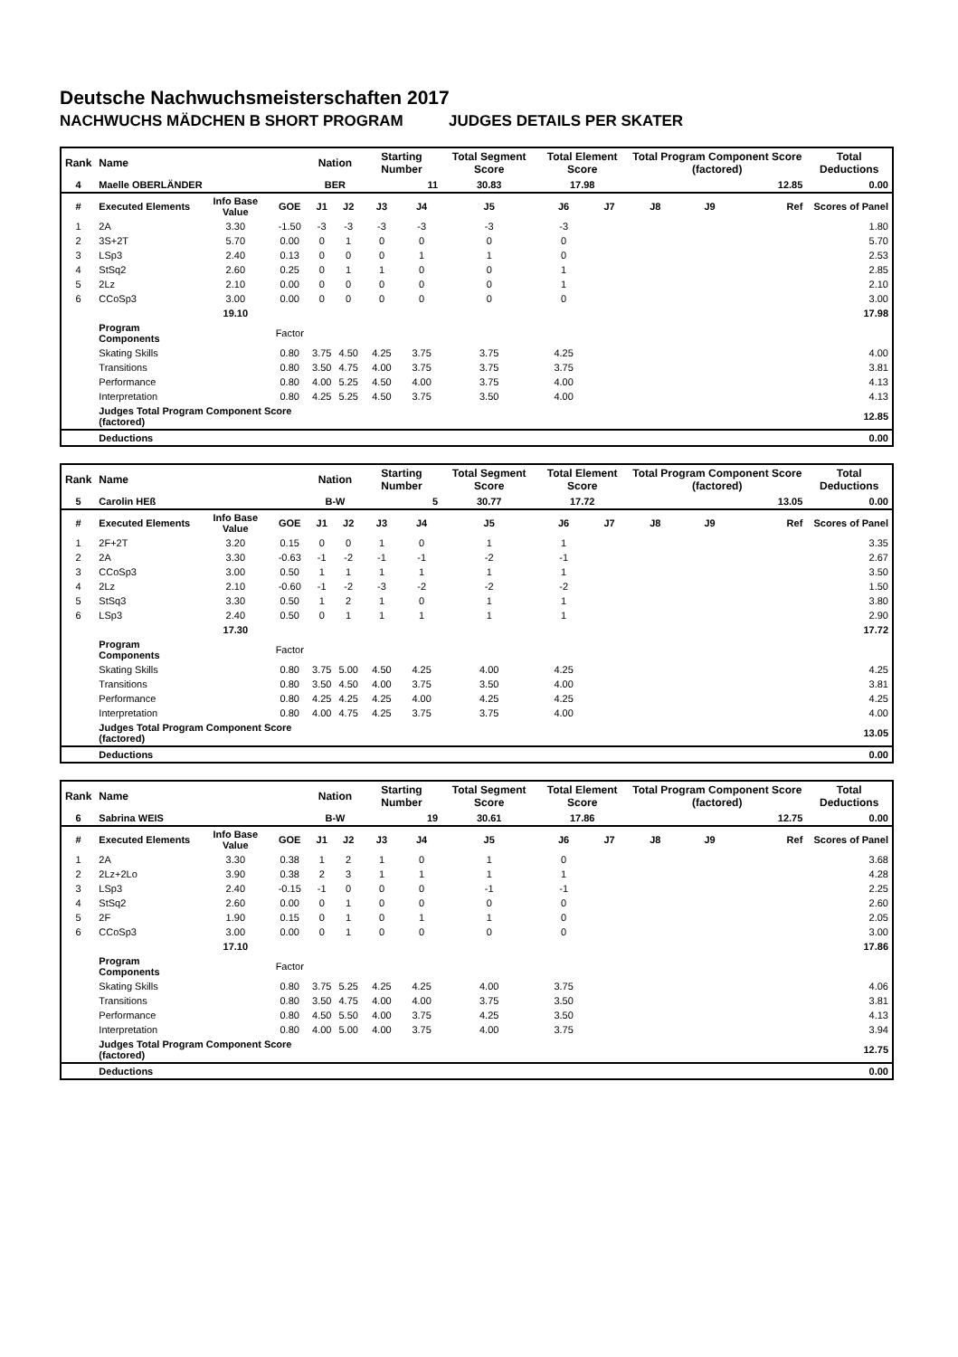Deutsche Nachwuchsmeisterschaften 2017
NACHWUCHS MÄDCHEN B SHORT PROGRAM JUDGES DETAILS PER SKATER
| Rank | Name | | | Nation | | Starting Number | | Total Segment Score | Total Element Score | | Total Program Component Score (factored) | | | Total Deductions |
| --- | --- | --- | --- | --- | --- | --- | --- | --- | --- | --- | --- | --- | --- | --- |
| 4 | Maelle OBERLÄNDER | | | BER | | 11 | | 30.83 | 17.98 | | 12.85 | | | 0.00 |
| # | Executed Elements | Info Base Value | GOE | J1 | J2 | J3 | J4 | J5 | J6 | J7 | J8 | J9 | Ref | Scores of Panel |
| 1 | 2A | 3.30 | -1.50 | -3 | -3 | -3 | -3 | -3 | -3 | | | | | 1.80 |
| 2 | 3S+2T | 5.70 | 0.00 | 0 | 1 | 0 | 0 | 0 | 0 | | | | | 5.70 |
| 3 | LSp3 | 2.40 | 0.13 | 0 | 0 | 0 | 1 | 1 | 0 | | | | | 2.53 |
| 4 | StSq2 | 2.60 | 0.25 | 0 | 1 | 1 | 0 | 0 | 1 | | | | | 2.85 |
| 5 | 2Lz | 2.10 | 0.00 | 0 | 0 | 0 | 0 | 0 | 1 | | | | | 2.10 |
| 6 | CCoSp3 | 3.00 | 0.00 | 0 | 0 | 0 | 0 | 0 | 0 | | | | | 3.00 |
| | | 19.10 | | | | | | | | | | | | 17.98 |
| | Program Components | | Factor | | | | | | | | | | | |
| | Skating Skills | | 0.80 | 3.75 | 4.50 | 4.25 | 3.75 | 3.75 | 4.25 | | | | | 4.00 |
| | Transitions | | 0.80 | 3.50 | 4.75 | 4.00 | 3.75 | 3.75 | 3.75 | | | | | 3.81 |
| | Performance | | 0.80 | 4.00 | 5.25 | 4.50 | 4.00 | 3.75 | 4.00 | | | | | 4.13 |
| | Interpretation | | 0.80 | 4.25 | 5.25 | 4.50 | 3.75 | 3.50 | 4.00 | | | | | 4.13 |
| | Judges Total Program Component Score (factored) | | | | | | | | | | | | | 12.85 |
| | Deductions | | | | | | | | | | | | | 0.00 |
| Rank | Name | | | Nation | | Starting Number | | Total Segment Score | Total Element Score | | Total Program Component Score (factored) | | | Total Deductions |
| --- | --- | --- | --- | --- | --- | --- | --- | --- | --- | --- | --- | --- | --- | --- |
| 5 | Carolin HEß | | | B-W | | 5 | | 30.77 | 17.72 | | 13.05 | | | 0.00 |
| # | Executed Elements | Info Base Value | GOE | J1 | J2 | J3 | J4 | J5 | J6 | J7 | J8 | J9 | Ref | Scores of Panel |
| 1 | 2F+2T | 3.20 | 0.15 | 0 | 0 | 1 | 0 | 1 | 1 | | | | | 3.35 |
| 2 | 2A | 3.30 | -0.63 | -1 | -2 | -1 | -1 | -2 | -1 | | | | | 2.67 |
| 3 | CCoSp3 | 3.00 | 0.50 | 1 | 1 | 1 | 1 | 1 | 1 | | | | | 3.50 |
| 4 | 2Lz | 2.10 | -0.60 | -1 | -2 | -3 | -2 | -2 | -2 | | | | | 1.50 |
| 5 | StSq3 | 3.30 | 0.50 | 1 | 2 | 1 | 0 | 1 | 1 | | | | | 3.80 |
| 6 | LSp3 | 2.40 | 0.50 | 0 | 1 | 1 | 1 | 1 | 1 | | | | | 2.90 |
| | | 17.30 | | | | | | | | | | | | 17.72 |
| | Program Components | | Factor | | | | | | | | | | | |
| | Skating Skills | | 0.80 | 3.75 | 5.00 | 4.50 | 4.25 | 4.00 | 4.25 | | | | | 4.25 |
| | Transitions | | 0.80 | 3.50 | 4.50 | 4.00 | 3.75 | 3.50 | 4.00 | | | | | 3.81 |
| | Performance | | 0.80 | 4.25 | 4.25 | 4.25 | 4.00 | 4.25 | 4.25 | | | | | 4.25 |
| | Interpretation | | 0.80 | 4.00 | 4.75 | 4.25 | 3.75 | 3.75 | 4.00 | | | | | 4.00 |
| | Judges Total Program Component Score (factored) | | | | | | | | | | | | | 13.05 |
| | Deductions | | | | | | | | | | | | | 0.00 |
| Rank | Name | | | Nation | | Starting Number | | Total Segment Score | Total Element Score | | Total Program Component Score (factored) | | | Total Deductions |
| --- | --- | --- | --- | --- | --- | --- | --- | --- | --- | --- | --- | --- | --- | --- |
| 6 | Sabrina WEIS | | | B-W | | 19 | | 30.61 | 17.86 | | 12.75 | | | 0.00 |
| # | Executed Elements | Info Base Value | GOE | J1 | J2 | J3 | J4 | J5 | J6 | J7 | J8 | J9 | Ref | Scores of Panel |
| 1 | 2A | 3.30 | 0.38 | 1 | 2 | 1 | 0 | 1 | 0 | | | | | 3.68 |
| 2 | 2Lz+2Lo | 3.90 | 0.38 | 2 | 3 | 1 | 1 | 1 | 1 | | | | | 4.28 |
| 3 | LSp3 | 2.40 | -0.15 | -1 | 0 | 0 | 0 | -1 | -1 | | | | | 2.25 |
| 4 | StSq2 | 2.60 | 0.00 | 0 | 1 | 0 | 0 | 0 | 0 | | | | | 2.60 |
| 5 | 2F | 1.90 | 0.15 | 0 | 1 | 0 | 1 | 1 | 0 | | | | | 2.05 |
| 6 | CCoSp3 | 3.00 | 0.00 | 0 | 1 | 0 | 0 | 0 | 0 | | | | | 3.00 |
| | | 17.10 | | | | | | | | | | | | 17.86 |
| | Program Components | | Factor | | | | | | | | | | | |
| | Skating Skills | | 0.80 | 3.75 | 5.25 | 4.25 | 4.25 | 4.00 | 3.75 | | | | | 4.06 |
| | Transitions | | 0.80 | 3.50 | 4.75 | 4.00 | 4.00 | 3.75 | 3.50 | | | | | 3.81 |
| | Performance | | 0.80 | 4.50 | 5.50 | 4.00 | 3.75 | 4.25 | 3.50 | | | | | 4.13 |
| | Interpretation | | 0.80 | 4.00 | 5.00 | 4.00 | 3.75 | 4.00 | 3.75 | | | | | 3.94 |
| | Judges Total Program Component Score (factored) | | | | | | | | | | | | | 12.75 |
| | Deductions | | | | | | | | | | | | | 0.00 |